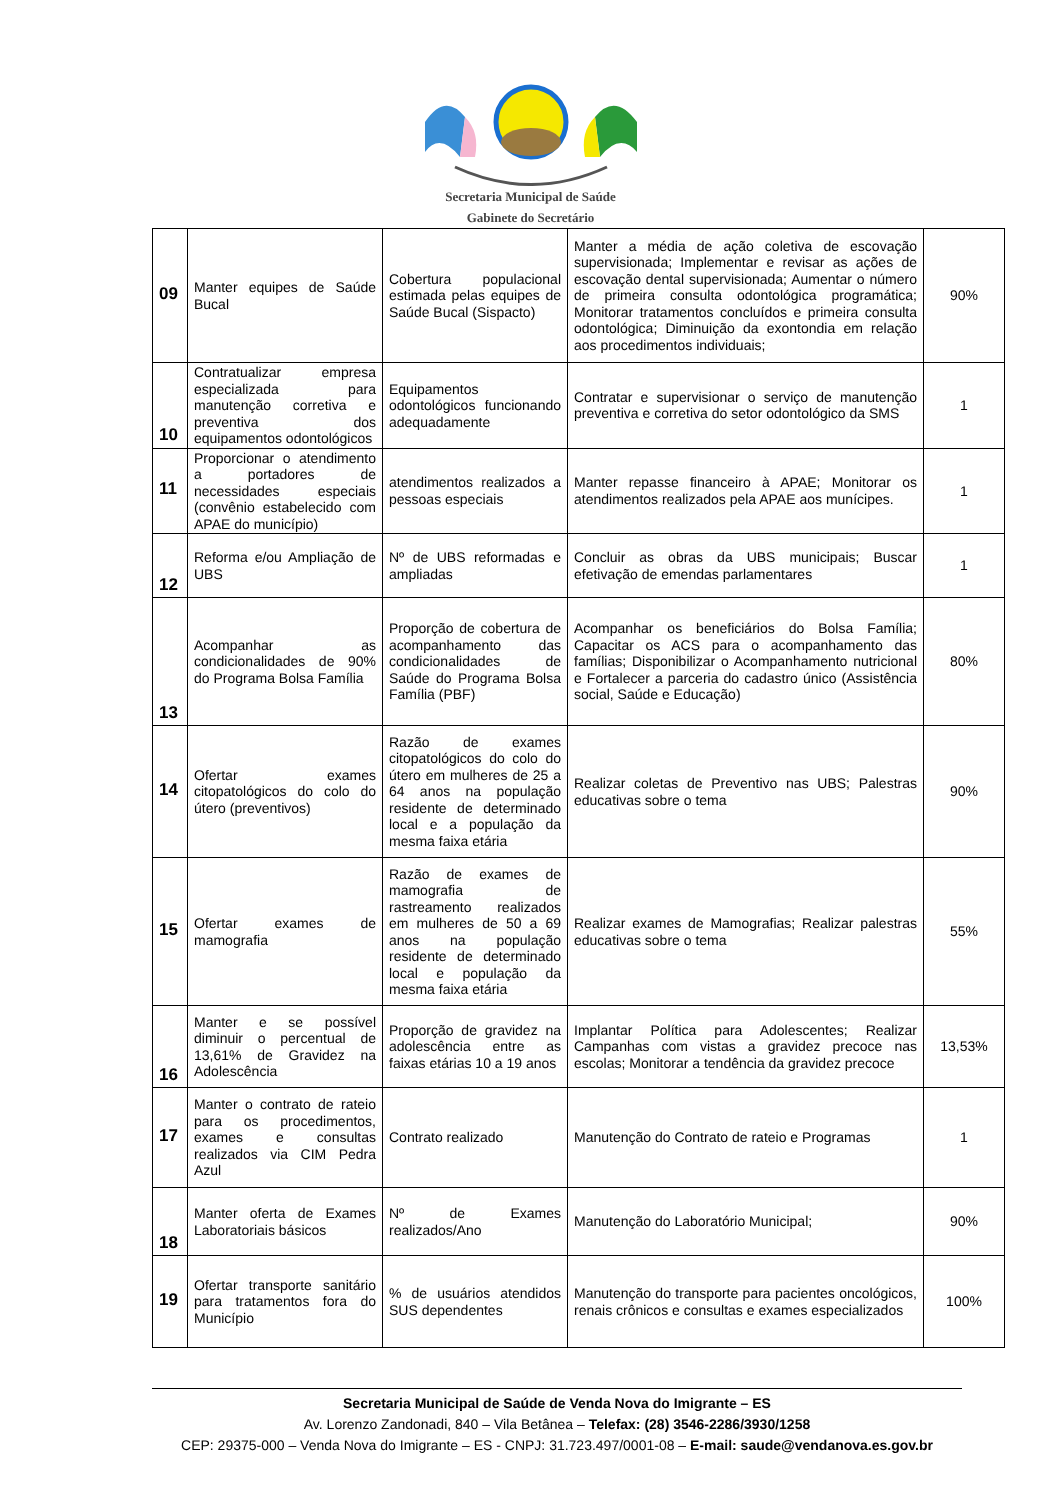Secretaria Municipal de Saúde
Gabinete do Secretário
| 09 | Manter equipes de Saúde Bucal | Cobertura populacional estimada pelas equipes de Saúde Bucal (Sispacto) | Manter a média de ação coletiva de escovação supervisionada; Implementar e revisar as ações de escovação dental supervisionada; Aumentar o número de primeira consulta odontológica programática; Monitorar tratamentos concluídos e primeira consulta odontológica; Diminuição da exontondia em relação aos procedimentos individuais; | 90% |
| 10 | Contratualizar empresa especializada para manutenção corretiva e preventiva dos equipamentos odontológicos | Equipamentos odontológicos funcionando adequadamente | Contratar e supervisionar o serviço de manutenção preventiva e corretiva do setor odontológico da SMS | 1 |
| 11 | Proporcionar o atendimento a portadores de necessidades especiais (convênio estabelecido com APAE do município) | atendimentos realizados a pessoas especiais | Manter repasse financeiro à APAE; Monitorar os atendimentos realizados pela APAE aos munícipes. | 1 |
| 12 | Reforma e/ou Ampliação de UBS | Nº de UBS reformadas e ampliadas | Concluir as obras da UBS municipais; Buscar efetivação de emendas parlamentares | 1 |
| 13 | Acompanhar as condicionalidades de 90% do Programa Bolsa Família | Proporção de cobertura de acompanhamento das condicionalidades de Saúde do Programa Bolsa Família (PBF) | Acompanhar os beneficiários do Bolsa Família; Capacitar os ACS para o acompanhamento das famílias; Disponibilizar o Acompanhamento nutricional e Fortalecer a parceria do cadastro único (Assistência social, Saúde e Educação) | 80% |
| 14 | Ofertar exames citopatológicos do colo do útero (preventivos) | Razão de exames citopatológicos do colo do útero em mulheres de 25 a 64 anos na população residente de determinado local e a população da mesma faixa etária | Realizar coletas de Preventivo nas UBS; Palestras educativas sobre o tema | 90% |
| 15 | Ofertar exames de mamografia | Razão de exames de mamografia de rastreamento realizados em mulheres de 50 a 69 anos na população residente de determinado local e população da mesma faixa etária | Realizar exames de Mamografias; Realizar palestras educativas sobre o tema | 55% |
| 16 | Manter e se possível diminuir o percentual de 13,61% de Gravidez na Adolescência | Proporção de gravidez na adolescência entre as faixas etárias 10 a 19 anos | Implantar Política para Adolescentes; Realizar Campanhas com vistas a gravidez precoce nas escolas; Monitorar a tendência da gravidez precoce | 13,53% |
| 17 | Manter o contrato de rateio para os procedimentos, exames e consultas realizados via CIM Pedra Azul | Contrato realizado | Manutenção do Contrato de rateio e Programas | 1 |
| 18 | Manter oferta de Exames Laboratoriais básicos | Nº de Exames realizados/Ano | Manutenção do Laboratório Municipal; | 90% |
| 19 | Ofertar transporte sanitário para tratamentos fora do Município | % de usuários atendidos SUS dependentes | Manutenção do transporte para pacientes oncológicos, renais crônicos e consultas e exames especializados | 100% |
Secretaria Municipal de Saúde de Venda Nova do Imigrante – ES
Av. Lorenzo Zandonadi, 840 – Vila Betânea – Telefax: (28) 3546-2286/3930/1258
CEP: 29375-000 – Venda Nova do Imigrante – ES - CNPJ: 31.723.497/0001-08 – E-mail: saude@vendanova.es.gov.br